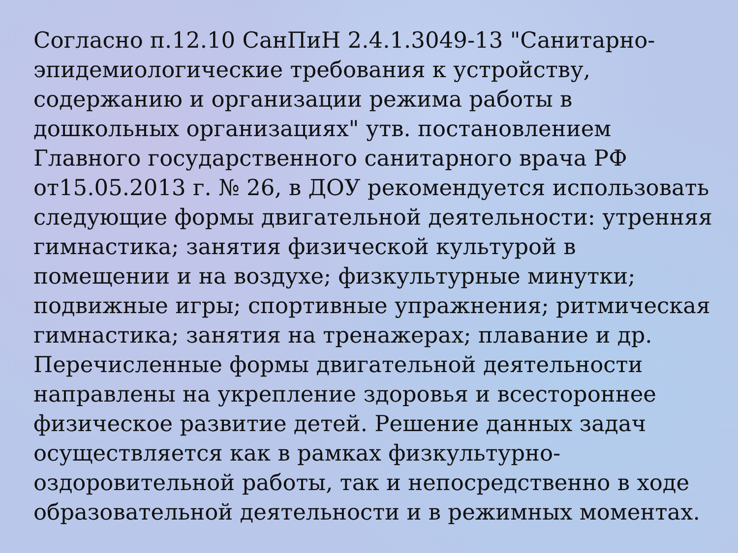Согласно п.12.10 СанПиН 2.4.1.3049-13 "Санитарно-эпидемиологические требования к устройству, содержанию и организации режима работы в дошкольных организациях" утв. постановлением Главного государственного санитарного врача РФ от15.05.2013 г. № 26, в ДОУ рекомендуется использовать следующие формы двигательной деятельности: утренняя гимнастика; занятия физической культурой в помещении и на воздухе; физкультурные минутки; подвижные игры; спортивные упражнения; ритмическая гимнастика; занятия на тренажерах; плавание и др. Перечисленные формы двигательной деятельности направлены на укрепление здоровья и всестороннее физическое развитие детей. Решение данных задач осуществляется как в рамках физкультурно-оздоровительной работы, так и непосредственно в ходе образовательной деятельности и в режимных моментах.